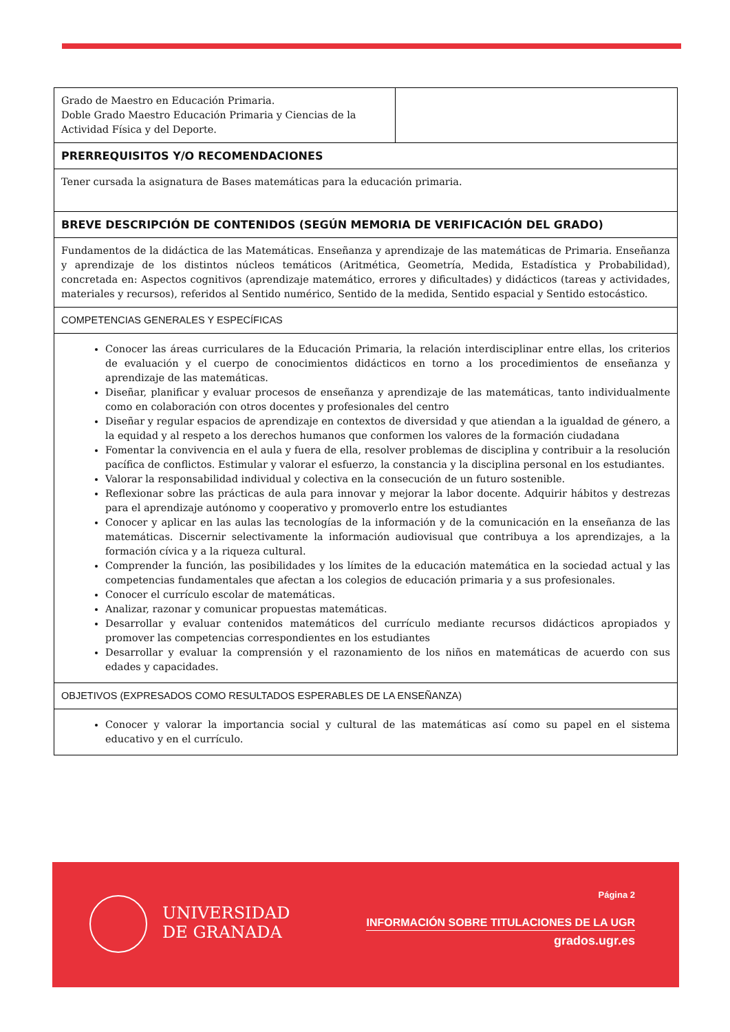| Grado de Maestro en Educación Primaria. Doble Grado Maestro Educación Primaria y Ciencias de la Actividad Física y del Deporte. | |
| PRERREQUISITOS Y/O RECOMENDACIONES | |
| Tener cursada la asignatura de Bases matemáticas para la educación primaria. | |
| BREVE DESCRIPCIÓN DE CONTENIDOS (SEGÚN MEMORIA DE VERIFICACIÓN DEL GRADO) | |
| Fundamentos de la didáctica de las Matemáticas. Enseñanza y aprendizaje de las matemáticas de Primaria. Enseñanza y aprendizaje de los distintos núcleos temáticos (Aritmética, Geometría, Medida, Estadística y Probabilidad), concretada en: Aspectos cognitivos (aprendizaje matemático, errores y dificultades) y didácticos (tareas y actividades, materiales y recursos), referidos al Sentido numérico, Sentido de la medida, Sentido espacial y Sentido estocástico. | |
| COMPETENCIAS GENERALES Y ESPECÍFICAS | |
| Conocer las áreas curriculares de la Educación Primaria, la relación interdisciplinar entre ellas, los criterios de evaluación y el cuerpo de conocimientos didácticos en torno a los procedimientos de enseñanza y aprendizaje de las matemáticas. Diseñar, planificar y evaluar procesos de enseñanza y aprendizaje de las matemáticas, tanto individualmente como en colaboración con otros docentes y profesionales del centro Diseñar y regular espacios de aprendizaje en contextos de diversidad y que atiendan a la igualdad de género, a la equidad y al respeto a los derechos humanos que conformen los valores de la formación ciudadana Fomentar la convivencia en el aula y fuera de ella, resolver problemas de disciplina y contribuir a la resolución pacífica de conflictos. Estimular y valorar el esfuerzo, la constancia y la disciplina personal en los estudiantes. Valorar la responsabilidad individual y colectiva en la consecución de un futuro sostenible. Reflexionar sobre las prácticas de aula para innovar y mejorar la labor docente. Adquirir hábitos y destrezas para el aprendizaje autónomo y cooperativo y promoverlo entre los estudiantes Conocer y aplicar en las aulas las tecnologías de la información y de la comunicación en la enseñanza de las matemáticas. Discernir selectivamente la información audiovisual que contribuya a los aprendizajes, a la formación cívica y a la riqueza cultural. Comprender la función, las posibilidades y los límites de la educación matemática en la sociedad actual y las competencias fundamentales que afectan a los colegios de educación primaria y a sus profesionales. Conocer el currículo escolar de matemáticas. Analizar, razonar y comunicar propuestas matemáticas. Desarrollar y evaluar contenidos matemáticos del currículo mediante recursos didácticos apropiados y promover las competencias correspondientes en los estudiantes Desarrollar y evaluar la comprensión y el razonamiento de los niños en matemáticas de acuerdo con sus edades y capacidades. | |
| OBJETIVOS (EXPRESADOS COMO RESULTADOS ESPERABLES DE LA ENSEÑANZA) | |
| Conocer y valorar la importancia social y cultural de las matemáticas así como su papel en el sistema educativo y en el currículo. | |
UNIVERSIDAD
DE GRANADA
Página 2
INFORMACIÓN SOBRE TITULACIONES DE LA UGR
grados.ugr.es